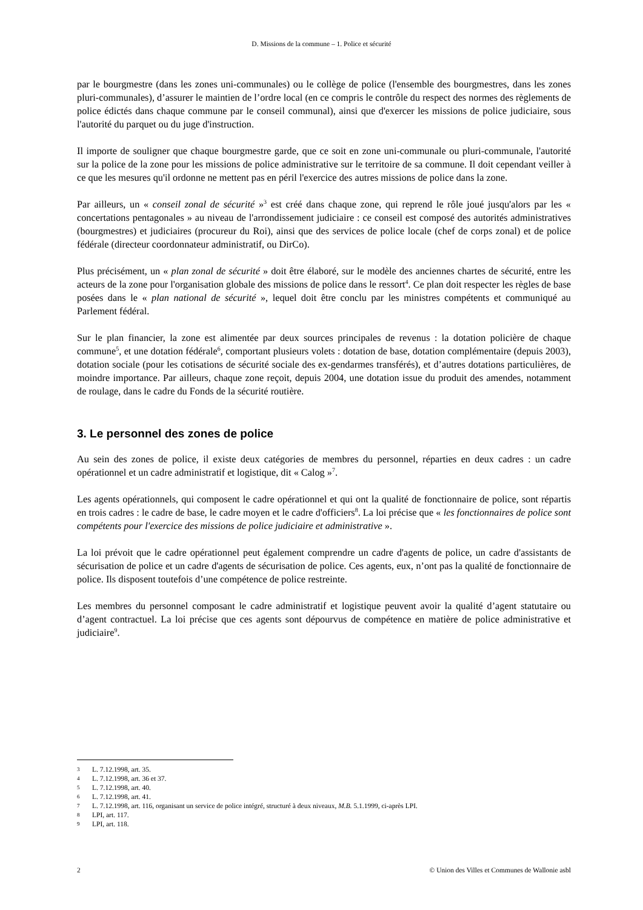D. Missions de la commune – 1. Police et sécurité
par le bourgmestre (dans les zones uni-communales) ou le collège de police (l'ensemble des bourgmestres, dans les zones pluri-communales), d’assurer le maintien de l’ordre local (en ce compris le contrôle du respect des normes des règlements de police édictés dans chaque commune par le conseil communal), ainsi que d'exercer les missions de police judiciaire, sous l'autorité du parquet ou du juge d'instruction.
Il importe de souligner que chaque bourgmestre garde, que ce soit en zone uni-communale ou pluri-communale, l'autorité sur la police de la zone pour les missions de police administrative sur le territoire de sa commune. Il doit cependant veiller à ce que les mesures qu'il ordonne ne mettent pas en péril l'exercice des autres missions de police dans la zone.
Par ailleurs, un « conseil zonal de sécurité »<sup>3</sup> est créé dans chaque zone, qui reprend le rôle joué jusqu'alors par les « concertations pentagonales » au niveau de l'arrondissement judiciaire : ce conseil est composé des autorités administratives (bourgmestres) et judiciaires (procureur du Roi), ainsi que des services de police locale (chef de corps zonal) et de police fédérale (directeur coordonnateur administratif, ou DirCo).
Plus précisément, un « plan zonal de sécurité » doit être élaboré, sur le modèle des anciennes chartes de sécurité, entre les acteurs de la zone pour l'organisation globale des missions de police dans le ressort<sup>4</sup>. Ce plan doit respecter les règles de base posées dans le « plan national de sécurité », lequel doit être conclu par les ministres compétents et communiqué au Parlement fédéral.
Sur le plan financier, la zone est alimentée par deux sources principales de revenus : la dotation policière de chaque commune<sup>5</sup>, et une dotation fédérale<sup>6</sup>, comportant plusieurs volets : dotation de base, dotation complémentaire (depuis 2003), dotation sociale (pour les cotisations de sécurité sociale des ex-gendarmes transférés), et d’autres dotations particulières, de moindre importance. Par ailleurs, chaque zone reçoit, depuis 2004, une dotation issue du produit des amendes, notamment de roulage, dans le cadre du Fonds de la sécurité routière.
3. Le personnel des zones de police
Au sein des zones de police, il existe deux catégories de membres du personnel, réparties en deux cadres : un cadre opérationnel et un cadre administratif et logistique, dit « Calog »<sup>7</sup>.
Les agents opérationnels, qui composent le cadre opérationnel et qui ont la qualité de fonctionnaire de police, sont répartis en trois cadres : le cadre de base, le cadre moyen et le cadre d'officiers<sup>8</sup>. La loi précise que « les fonctionnaires de police sont compétents pour l'exercice des missions de police judiciaire et administrative ».
La loi prévoit que le cadre opérationnel peut également comprendre un cadre d'agents de police, un cadre d'assistants de sécurisation de police et un cadre d'agents de sécurisation de police. Ces agents, eux, n’ont pas la qualité de fonctionnaire de police. Ils disposent toutefois d’une compétence de police restreinte.
Les membres du personnel composant le cadre administratif et logistique peuvent avoir la qualité d’agent statutaire ou d’agent contractuel. La loi précise que ces agents sont dépourvus de compétence en matière de police administrative et judiciaire<sup>9</sup>.
3 L. 7.12.1998, art. 35.
4 L. 7.12.1998, art. 36 et 37.
5 L. 7.12.1998, art. 40.
6 L. 7.12.1998, art. 41.
7 L. 7.12.1998, art. 116, organisant un service de police intégré, structuré à deux niveaux, M.B. 5.1.1999, ci-après LPI.
8 LPI, art. 117.
9 LPI, art. 118.
2 © Union des Villes et Communes de Wallonie asbl